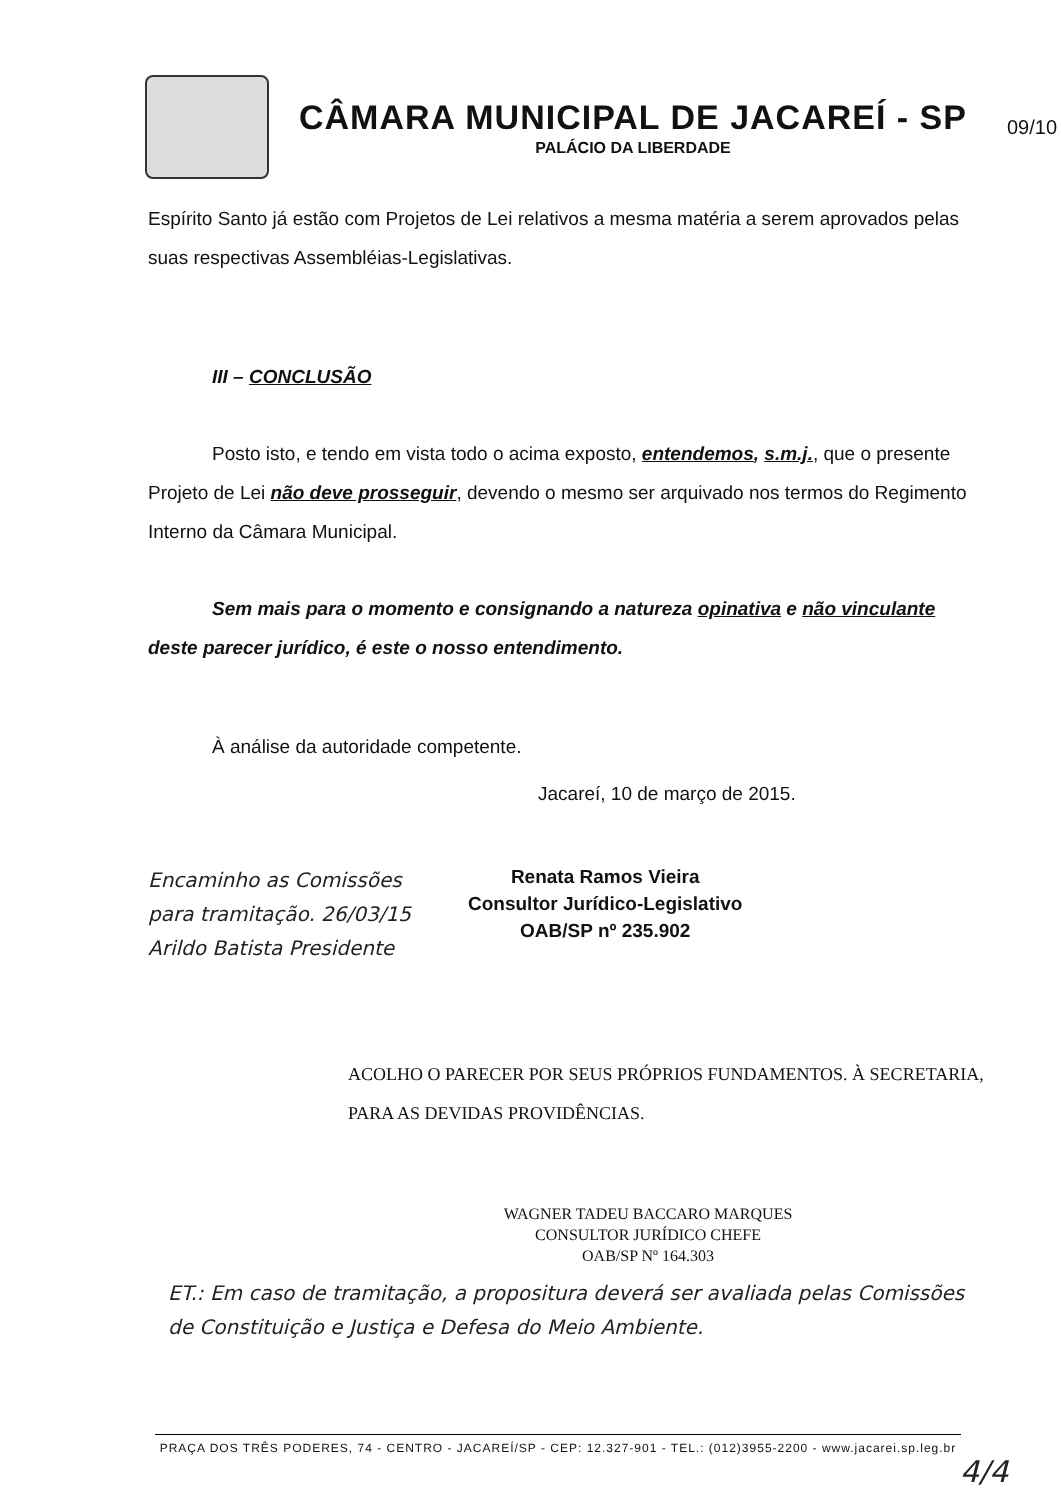CÂMARA MUNICIPAL DE JACAREÍ - SP
PALÁCIO DA LIBERDADE
09/10
Espírito Santo já estão com Projetos de Lei relativos a mesma matéria a serem aprovados pelas suas respectivas Assembléias-Legislativas.
III – CONCLUSÃO
Posto isto, e tendo em vista todo o acima exposto, entendemos, s.m.j., que o presente Projeto de Lei não deve prosseguir, devendo o mesmo ser arquivado nos termos do Regimento Interno da Câmara Municipal.
Sem mais para o momento e consignando a natureza opinativa e não vinculante deste parecer jurídico, é este o nosso entendimento.
À análise da autoridade competente.
Jacareí, 10 de março de 2015.
Encaminho as Comissões para tramitação. 26/03/15 Arildo Batista Presidente
Renata Ramos Vieira
Consultor Jurídico-Legislativo
OAB/SP nº 235.902
ACOLHO O PARECER POR SEUS PRÓPRIOS FUNDAMENTOS. À SECRETARIA, PARA AS DEVIDAS PROVIDÊNCIAS.
WAGNER TADEU BACCARO MARQUES
CONSULTOR JURÍDICO CHEFE
OAB/SP Nº 164.303
ET.: Em caso de tramitação, a propositura deverá ser avaliada pelas Comissões de Constituição e Justiça e Defesa do Meio Ambiente.
PRAÇA DOS TRÊS PODERES, 74 - CENTRO - JACAREÍ/SP - CEP: 12.327-901 - TEL.: (012)3955-2200 - www.jacarei.sp.leg.br
4/4